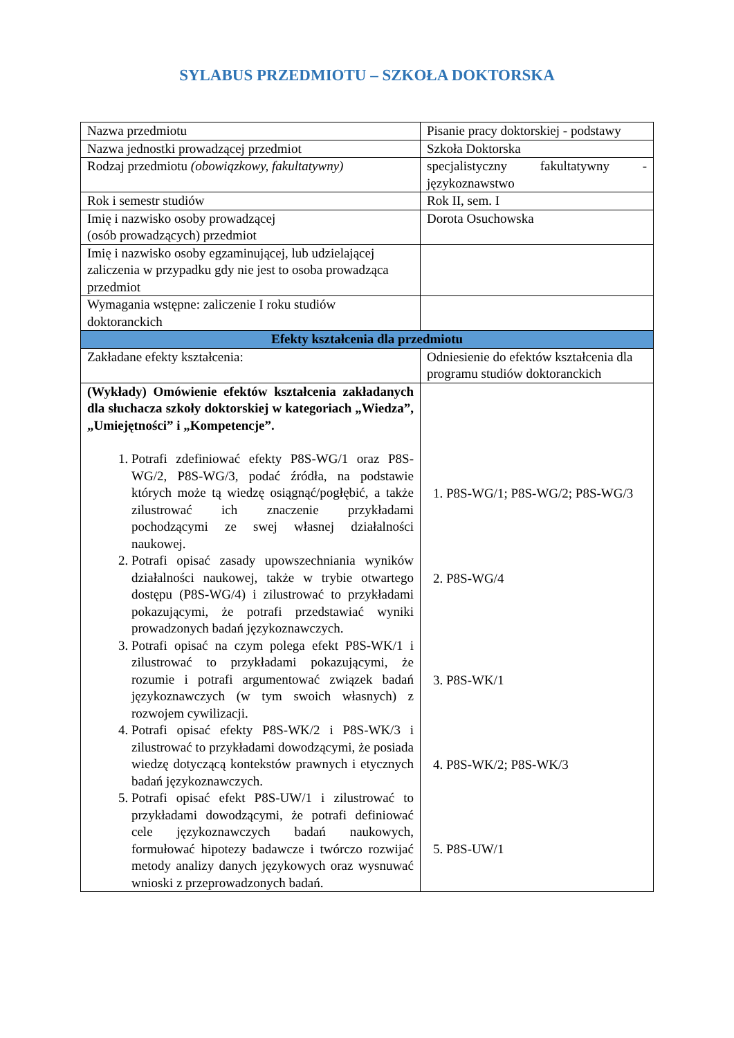SYLABUS PRZEDMIOTU – SZKOŁA DOKTORSKA
| Nazwa przedmiotu | Pisanie pracy doktorskiej - podstawy |
| Nazwa jednostki prowadzącej przedmiot | Szkoła Doktorska |
| Rodzaj przedmiotu (obowiązkowy, fakultatywny) | specjalistyczny fakultatywny - językoznawstwo |
| Rok i semestr studiów | Rok II, sem. I |
| Imię i nazwisko osoby prowadzącej (osób prowadzących) przedmiot | Dorota Osuchowska |
| Imię i nazwisko osoby egzaminującej, lub udzielającej zaliczenia w przypadku gdy nie jest to osoba prowadząca przedmiot | |
| Wymagania wstępne: zaliczenie I roku studiów doktoranckich | |
| Efekty kształcenia dla przedmiotu | |
| Zakładane efekty kształcenia: | Odniesienie do efektów kształcenia dla programu studiów doktoranckich |
| (Wykłady) Omówienie efektów kształcenia zakładanych dla słuchacza szkoły doktorskiej w kategoriach „Wiedza”, „Umiejętności” i „Kompetencje”. 1. Potrafi zdefiniować efekty P8S-WG/1 oraz P8S-WG/2, P8S-WG/3, podać źródła, na podstawie których może tą wiedzę osiągnąć/pogłębić, a także zilustrować ich znaczenie przykładami pochodzącymi ze swej własnej działalności naukowej. 2. Potrafi opisać zasady upowszechniania wyników działalności naukowej, także w trybie otwartego dostępu (P8S-WG/4) i zilustrować to przykładami pokazującymi, że potrafi przedstawiać wyniki prowadzonych badań językoznawczych. 3. Potrafi opisać na czym polega efekt P8S-WK/1 i zilustrować to przykładami pokazującymi, że rozumie i potrafi argumentować związek badań językoznawczych (w tym swoich własnych) z rozwojem cywilizacji. 4. Potrafi opisać efekty P8S-WK/2 i P8S-WK/3 i zilustrować to przykładami dowodzącymi, że posiada wiedzę dotyczącą kontekstów prawnych i etycznych badań językoznawczych. 5. Potrafi opisać efekt P8S-UW/1 i zilustrować to przykładami dowodzącymi, że potrafi definiować cele językoznawczych badań naukowych, formułować hipotezy badawcze i twórczo rozwijać metody analizy danych językowych oraz wysnuwać wnioski z przeprowadzonych badań. | 1. P8S-WG/1; P8S-WG/2; P8S-WG/3 2. P8S-WG/4 3. P8S-WK/1 4. P8S-WK/2; P8S-WK/3 5. P8S-UW/1 |